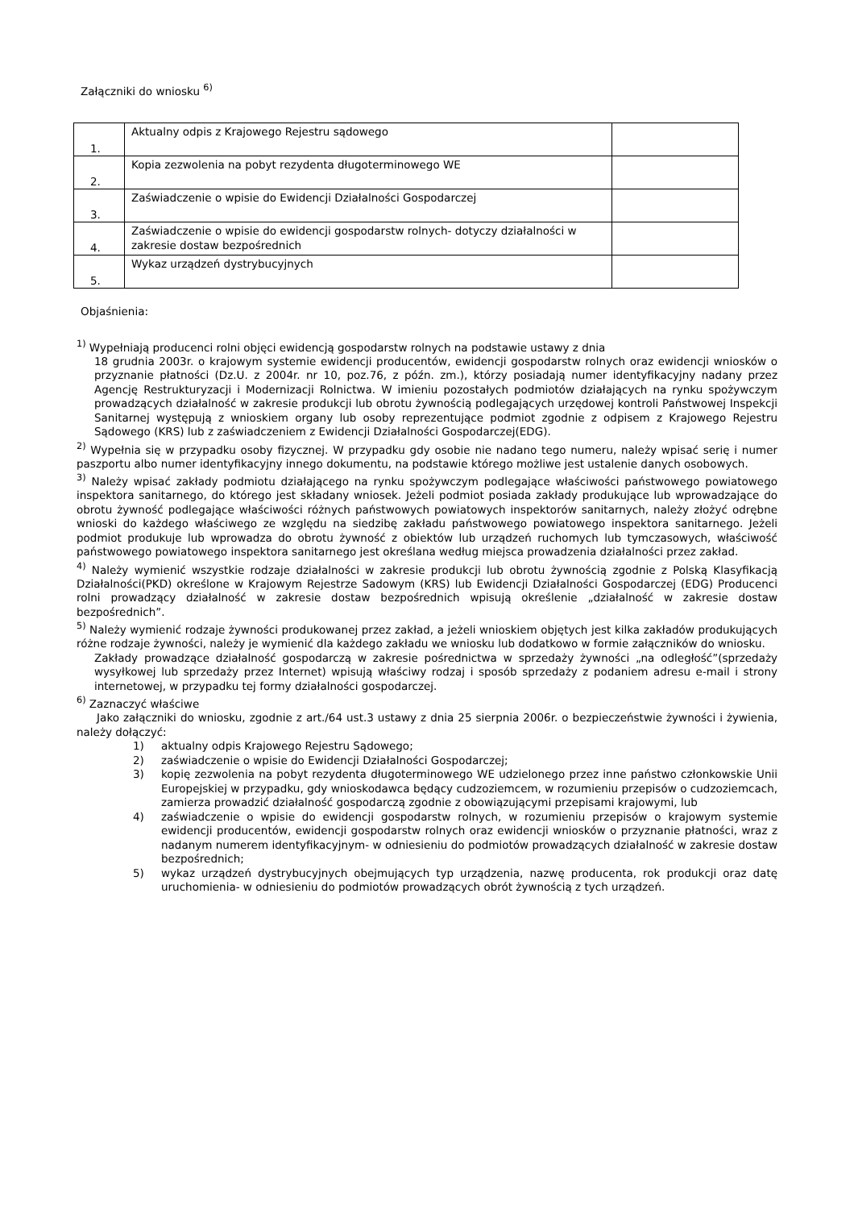Załączniki do wniosku <sup>6)</sup>
| 1. | Aktualny odpis z Krajowego Rejestru sądowego | |
| 2. | Kopia zezwolenia na pobyt rezydenta długoterminowego WE | |
| 3. | Zaświadczenie o wpisie do Ewidencji Działalności Gospodarczej | |
| 4. | Zaświadczenie o wpisie do ewidencji gospodarstw rolnych- dotyczy działalności w zakresie dostaw bezpośrednich | |
| 5. | Wykaz urządzeń dystrybucyjnych | |
Objaśnienia:
<sup>1)</sup> Wypełniają producenci rolni objęci ewidencją gospodarstw rolnych na podstawie ustawy z dnia
18 grudnia 2003r. o krajowym systemie ewidencji producentów, ewidencji gospodarstw rolnych oraz ewidencji wniosków o przyznanie płatności (Dz.U. z 2004r. nr 10, poz.76, z późn. zm.), którzy posiadają numer identyfikacyjny nadany przez Agencję Restrukturyzacji i Modernizacji Rolnictwa. W imieniu pozostałych podmiotów działających na rynku spożywczym prowadzących działalność w zakresie produkcji lub obrotu żywnością podlegających urzędowej kontroli Państwowej Inspekcji Sanitarnej występują z wnioskiem organy lub osoby reprezentujące podmiot zgodnie z odpisem z Krajowego Rejestru Sądowego (KRS) lub z zaświadczeniem z Ewidencji Działalności Gospodarczej(EDG).
<sup>2)</sup> Wypełnia się w przypadku osoby fizycznej. W przypadku gdy osobie nie nadano tego numeru, należy wpisać serię i numer paszportu albo numer identyfikacyjny innego dokumentu, na podstawie którego możliwe jest ustalenie danych osobowych.
<sup>3)</sup> Należy wpisać zakłady podmiotu działającego na rynku spożywczym podlegające właściwości państwowego powiatowego inspektora sanitarnego, do którego jest składany wniosek. Jeżeli podmiot posiada zakłady produkujące lub wprowadzające do obrotu żywność podlegające właściwości różnych państwowych powiatowych inspektorów sanitarnych, należy złożyć odrębne wnioski do każdego właściwego ze względu na siedzibę zakładu państwowego powiatowego inspektora sanitarnego. Jeżeli podmiot produkuje lub wprowadza do obrotu żywność z obiektów lub urządzeń ruchomych lub tymczasowych, właściwość państwowego powiatowego inspektora sanitarnego jest określana według miejsca prowadzenia działalności przez zakład.
<sup>4)</sup> Należy wymienić wszystkie rodzaje działalności w zakresie produkcji lub obrotu żywnością zgodnie z Polską Klasyfikacją Działalności(PKD) określone w Krajowym Rejestrze Sadowym (KRS) lub Ewidencji Działalności Gospodarczej (EDG) Producenci rolni prowadzący działalność w zakresie dostaw bezpośrednich wpisują określenie „działalność w zakresie dostaw bezpośrednich”.
<sup>5)</sup> Należy wymienić rodzaje żywności produkowanej przez zakład, a jeżeli wnioskiem objętych jest kilka zakładów produkujących różne rodzaje żywności, należy je wymienić dla każdego zakładu we wniosku lub dodatkowo w formie załączników do wniosku.
Zakłady prowadzące działalność gospodarczą w zakresie pośrednictwa w sprzedaży żywności „na odległość”(sprzedaży wysyłkowej lub sprzedaży przez Internet) wpisują właściwy rodzaj i sposób sprzedaży z podaniem adresu e-mail i strony internetowej, w przypadku tej formy działalności gospodarczej.
<sup>6)</sup> Zaznaczyć właściwe
Jako załączniki do wniosku, zgodnie z art./64 ust.3 ustawy z dnia 25 sierpnia 2006r. o bezpieczeństwie żywności i żywienia, należy dołączyć:
1) aktualny odpis Krajowego Rejestru Sądowego;
2) zaświadczenie o wpisie do Ewidencji Działalności Gospodarczej;
3) kopię zezwolenia na pobyt rezydenta długoterminowego WE udzielonego przez inne państwo członkowskie Unii Europejskiej w przypadku, gdy wnioskodawca będący cudzoziemcem, w rozumieniu przepisów o cudzoziemcach, zamierza prowadzić działalność gospodarczą zgodnie z obowiązującymi przepisami krajowymi, lub
4) zaświadczenie o wpisie do ewidencji gospodarstw rolnych, w rozumieniu przepisów o krajowym systemie ewidencji producentów, ewidencji gospodarstw rolnych oraz ewidencji wniosków o przyznanie płatności, wraz z nadanym numerem identyfikacyjnym- w odniesieniu do podmiotów prowadzących działalność w zakresie dostaw bezpośrednich;
5) wykaz urządzeń dystrybucyjnych obejmujących typ urządzenia, nazwę producenta, rok produkcji oraz datę uruchomienia- w odniesieniu do podmiotów prowadzących obrót żywnością z tych urządzeń.